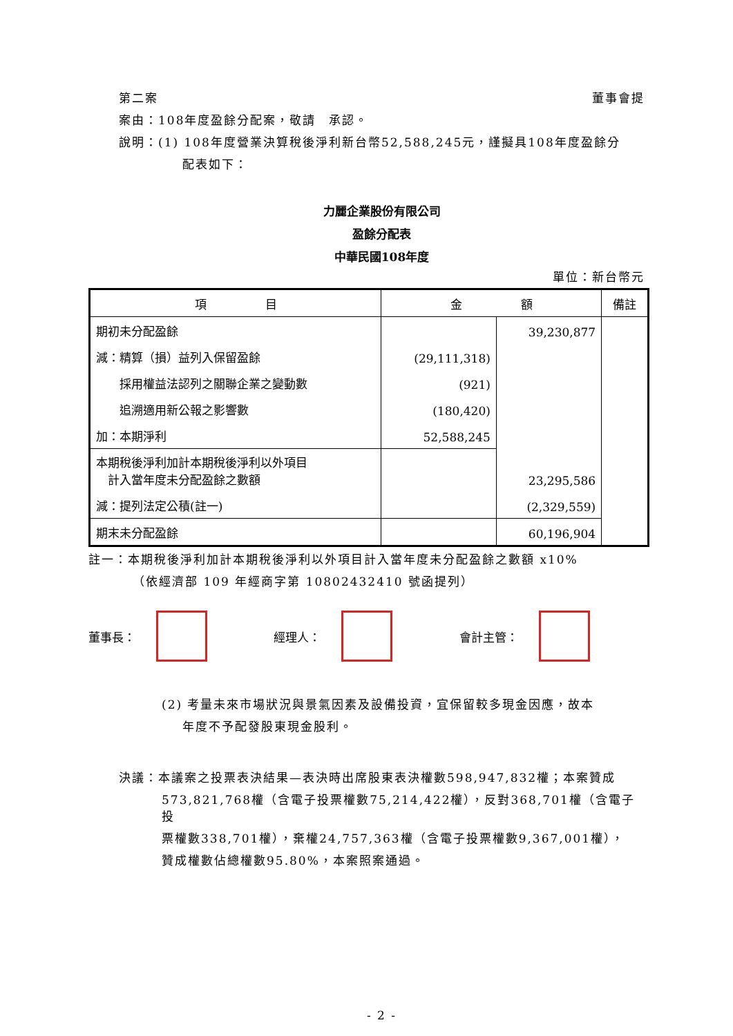第二案 董事會提
案由：108年度盈餘分配案，敬請　承認。
說明：(1) 108年度營業決算稅後淨利新台幣52,588,245元，謹擬具108年度盈餘分
配表如下：
力麗企業股份有限公司
盈餘分配表
中華民國108年度
單位：新台幣元
| 項 目 | 金 額 | | 備註 |
| --- | --- | --- | --- |
| 期初未分配盈餘 | | 39,230,877 | |
| 減：精算（損）益列入保留盈餘 | (29,111,318) | | |
| 採用權益法認列之關聯企業之變動數 | (921) | | |
| 追溯適用新公報之影響數 | (180,420) | | |
| 加：本期淨利 | 52,588,245 | | |
| 本期稅後淨利加計本期稅後淨利以外項目 計入當年度未分配盈餘之數額 | | 23,295,586 | |
| 減：提列法定公積(註一) | | (2,329,559) | |
| 期末未分配盈餘 | | 60,196,904 | |
註一：本期稅後淨利加計本期稅後淨利以外項目計入當年度未分配盈餘之數額 x10%
（依經濟部 109 年經商字第 10802432410 號函提列）
董事長： 經理人： 會計主管：
(2) 考量未來市場狀況與景氣因素及設備投資，宜保留較多現金因應，故本
年度不予配發股東現金股利。
決議：本議案之投票表決結果—表決時出席股東表決權數598,947,832權；本案贊成
573,821,768權（含電子投票權數75,214,422權），反對368,701權（含電子投
票權數338,701權），棄權24,757,363權（含電子投票權數9,367,001權），
贊成權數佔總權數95.80%，本案照案通過。
- 2 -